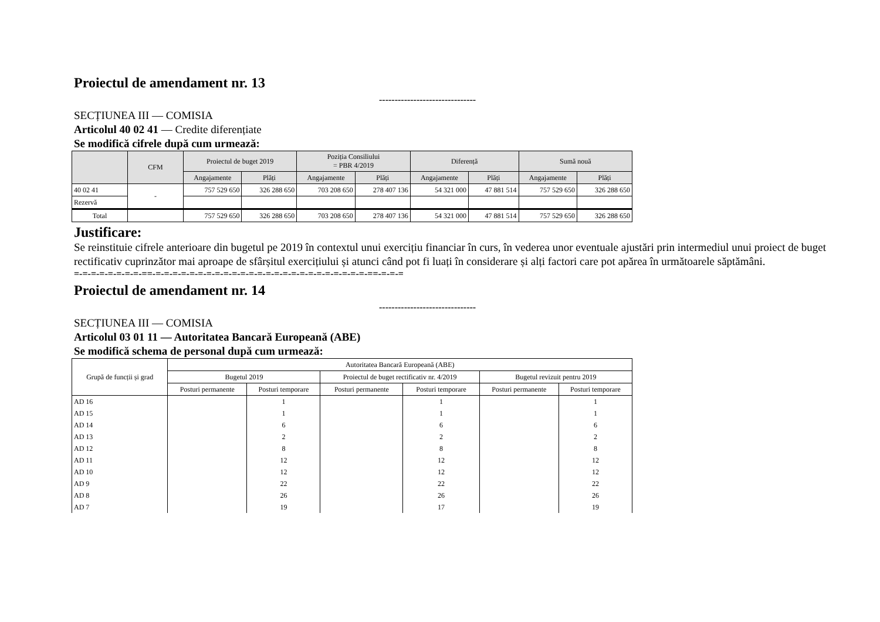Proiectul de amendament nr. 13
-------------------------------
SECȚIUNEA III — COMISIA
Articolul 40 02 41 — Credite diferențiate
Se modifică cifrele după cum urmează:
| | CFM | Proiectul de buget 2019 | | Poziția Consiliului = PBR 4/2019 | | Diferență | | Sumă nouă | |
| --- | --- | --- | --- | --- | --- | --- | --- | --- | --- |
| | | Angajamente | Plăți | Angajamente | Plăți | Angajamente | Plăți | Angajamente | Plăți |
| 40 02 41 | - | 757 529 650 | 326 288 650 | 703 208 650 | 278 407 136 | 54 321 000 | 47 881 514 | 757 529 650 | 326 288 650 |
| Rezervă | | | | | | | | | |
| Total | | 757 529 650 | 326 288 650 | 703 208 650 | 278 407 136 | 54 321 000 | 47 881 514 | 757 529 650 | 326 288 650 |
Justificare:
Se reinstituie cifrele anterioare din bugetul pe 2019 în contextul unui exercițiu financiar în curs, în vederea unor eventuale ajustări prin intermediul unui proiect de buget rectificativ cuprinzător mai aproape de sfârșitul exercițiului și atunci când pot fi luați în considerare și alți factori care pot apărea în următoarele săptămâni.
=-=-=-=-=-=-=-=-==-=-=-=-=-=-=-=-=-=-=-=-=-=-=-=-=-=-=-=-=-=-=-=-=-=-==-=-=-=
Proiectul de amendament nr. 14
-------------------------------
SECȚIUNEA III — COMISIA
Articolul 03 01 11 — Autoritatea Bancară Europeană (ABE)
Se modifică schema de personal după cum urmează:
| Grupă de funcții și grad | Autoritatea Bancară Europeană (ABE) | | | | | |
| --- | --- | --- | --- | --- | --- | --- |
| | Bugetul 2019 | | Proiectul de buget rectificativ nr. 4/2019 | | Bugetul revizuit pentru 2019 | |
| | Posturi permanente | Posturi temporare | Posturi permanente | Posturi temporare | Posturi permanente | Posturi temporare |
| AD 16 | | 1 | | 1 | | 1 |
| AD 15 | | 1 | | 1 | | 1 |
| AD 14 | | 6 | | 6 | | 6 |
| AD 13 | | 2 | | 2 | | 2 |
| AD 12 | | 8 | | 8 | | 8 |
| AD 11 | | 12 | | 12 | | 12 |
| AD 10 | | 12 | | 12 | | 12 |
| AD 9 | | 22 | | 22 | | 22 |
| AD 8 | | 26 | | 26 | | 26 |
| AD 7 | | 19 | | 17 | | 19 |